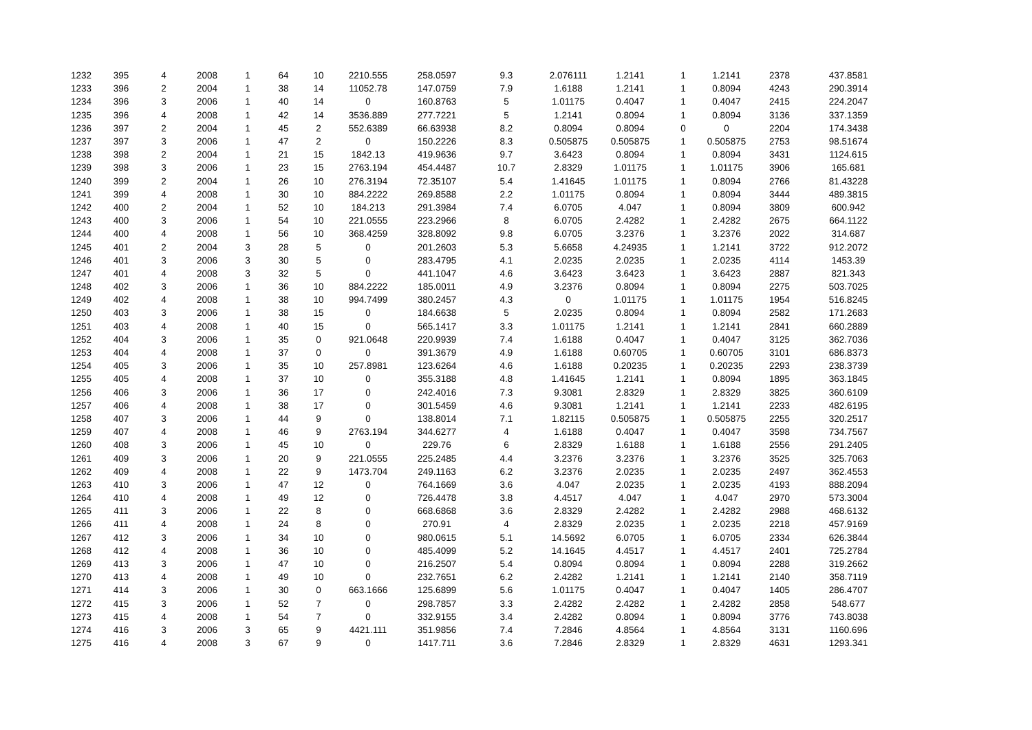| 1232 | 395 | 4 | 2008 | 1 | 64 | 10 | 2210.555 | 258.0597 | 9.3 | 2.076111 | 1.2141 | 1 | 1.2141 | 2378 | 437.8581 |
| 1233 | 396 | 2 | 2004 | 1 | 38 | 14 | 11052.78 | 147.0759 | 7.9 | 1.6188 | 1.2141 | 1 | 0.8094 | 4243 | 290.3914 |
| 1234 | 396 | 3 | 2006 | 1 | 40 | 14 | 0 | 160.8763 | 5 | 1.01175 | 0.4047 | 1 | 0.4047 | 2415 | 224.2047 |
| 1235 | 396 | 4 | 2008 | 1 | 42 | 14 | 3536.889 | 277.7221 | 5 | 1.2141 | 0.8094 | 1 | 0.8094 | 3136 | 337.1359 |
| 1236 | 397 | 2 | 2004 | 1 | 45 | 2 | 552.6389 | 66.63938 | 8.2 | 0.8094 | 0.8094 | 0 | 0 | 2204 | 174.3438 |
| 1237 | 397 | 3 | 2006 | 1 | 47 | 2 | 0 | 150.2226 | 8.3 | 0.505875 | 0.505875 | 1 | 0.505875 | 2753 | 98.51674 |
| 1238 | 398 | 2 | 2004 | 1 | 21 | 15 | 1842.13 | 419.9636 | 9.7 | 3.6423 | 0.8094 | 1 | 0.8094 | 3431 | 1124.615 |
| 1239 | 398 | 3 | 2006 | 1 | 23 | 15 | 2763.194 | 454.4487 | 10.7 | 2.8329 | 1.01175 | 1 | 1.01175 | 3906 | 165.681 |
| 1240 | 399 | 2 | 2004 | 1 | 26 | 10 | 276.3194 | 72.35107 | 5.4 | 1.41645 | 1.01175 | 1 | 0.8094 | 2766 | 81.43228 |
| 1241 | 399 | 4 | 2008 | 1 | 30 | 10 | 884.2222 | 269.8588 | 2.2 | 1.01175 | 0.8094 | 1 | 0.8094 | 3444 | 489.3815 |
| 1242 | 400 | 2 | 2004 | 1 | 52 | 10 | 184.213 | 291.3984 | 7.4 | 6.0705 | 4.047 | 1 | 0.8094 | 3809 | 600.942 |
| 1243 | 400 | 3 | 2006 | 1 | 54 | 10 | 221.0555 | 223.2966 | 8 | 6.0705 | 2.4282 | 1 | 2.4282 | 2675 | 664.1122 |
| 1244 | 400 | 4 | 2008 | 1 | 56 | 10 | 368.4259 | 328.8092 | 9.8 | 6.0705 | 3.2376 | 1 | 3.2376 | 2022 | 314.687 |
| 1245 | 401 | 2 | 2004 | 3 | 28 | 5 | 0 | 201.2603 | 5.3 | 5.6658 | 4.24935 | 1 | 1.2141 | 3722 | 912.2072 |
| 1246 | 401 | 3 | 2006 | 3 | 30 | 5 | 0 | 283.4795 | 4.1 | 2.0235 | 2.0235 | 1 | 2.0235 | 4114 | 1453.39 |
| 1247 | 401 | 4 | 2008 | 3 | 32 | 5 | 0 | 441.1047 | 4.6 | 3.6423 | 3.6423 | 1 | 3.6423 | 2887 | 821.343 |
| 1248 | 402 | 3 | 2006 | 1 | 36 | 10 | 884.2222 | 185.0011 | 4.9 | 3.2376 | 0.8094 | 1 | 0.8094 | 2275 | 503.7025 |
| 1249 | 402 | 4 | 2008 | 1 | 38 | 10 | 994.7499 | 380.2457 | 4.3 | 0 | 1.01175 | 1 | 1.01175 | 1954 | 516.8245 |
| 1250 | 403 | 3 | 2006 | 1 | 38 | 15 | 0 | 184.6638 | 5 | 2.0235 | 0.8094 | 1 | 0.8094 | 2582 | 171.2683 |
| 1251 | 403 | 4 | 2008 | 1 | 40 | 15 | 0 | 565.1417 | 3.3 | 1.01175 | 1.2141 | 1 | 1.2141 | 2841 | 660.2889 |
| 1252 | 404 | 3 | 2006 | 1 | 35 | 0 | 921.0648 | 220.9939 | 7.4 | 1.6188 | 0.4047 | 1 | 0.4047 | 3125 | 362.7036 |
| 1253 | 404 | 4 | 2008 | 1 | 37 | 0 | 0 | 391.3679 | 4.9 | 1.6188 | 0.60705 | 1 | 0.60705 | 3101 | 686.8373 |
| 1254 | 405 | 3 | 2006 | 1 | 35 | 10 | 257.8981 | 123.6264 | 4.6 | 1.6188 | 0.20235 | 1 | 0.20235 | 2293 | 238.3739 |
| 1255 | 405 | 4 | 2008 | 1 | 37 | 10 | 0 | 355.3188 | 4.8 | 1.41645 | 1.2141 | 1 | 0.8094 | 1895 | 363.1845 |
| 1256 | 406 | 3 | 2006 | 1 | 36 | 17 | 0 | 242.4016 | 7.3 | 9.3081 | 2.8329 | 1 | 2.8329 | 3825 | 360.6109 |
| 1257 | 406 | 4 | 2008 | 1 | 38 | 17 | 0 | 301.5459 | 4.6 | 9.3081 | 1.2141 | 1 | 1.2141 | 2233 | 482.6195 |
| 1258 | 407 | 3 | 2006 | 1 | 44 | 9 | 0 | 138.8014 | 7.1 | 1.82115 | 0.505875 | 1 | 0.505875 | 2255 | 320.2517 |
| 1259 | 407 | 4 | 2008 | 1 | 46 | 9 | 2763.194 | 344.6277 | 4 | 1.6188 | 0.4047 | 1 | 0.4047 | 3598 | 734.7567 |
| 1260 | 408 | 3 | 2006 | 1 | 45 | 10 | 0 | 229.76 | 6 | 2.8329 | 1.6188 | 1 | 1.6188 | 2556 | 291.2405 |
| 1261 | 409 | 3 | 2006 | 1 | 20 | 9 | 221.0555 | 225.2485 | 4.4 | 3.2376 | 3.2376 | 1 | 3.2376 | 3525 | 325.7063 |
| 1262 | 409 | 4 | 2008 | 1 | 22 | 9 | 1473.704 | 249.1163 | 6.2 | 3.2376 | 2.0235 | 1 | 2.0235 | 2497 | 362.4553 |
| 1263 | 410 | 3 | 2006 | 1 | 47 | 12 | 0 | 764.1669 | 3.6 | 4.047 | 2.0235 | 1 | 2.0235 | 4193 | 888.2094 |
| 1264 | 410 | 4 | 2008 | 1 | 49 | 12 | 0 | 726.4478 | 3.8 | 4.4517 | 4.047 | 1 | 4.047 | 2970 | 573.3004 |
| 1265 | 411 | 3 | 2006 | 1 | 22 | 8 | 0 | 668.6868 | 3.6 | 2.8329 | 2.4282 | 1 | 2.4282 | 2988 | 468.6132 |
| 1266 | 411 | 4 | 2008 | 1 | 24 | 8 | 0 | 270.91 | 4 | 2.8329 | 2.0235 | 1 | 2.0235 | 2218 | 457.9169 |
| 1267 | 412 | 3 | 2006 | 1 | 34 | 10 | 0 | 980.0615 | 5.1 | 14.5692 | 6.0705 | 1 | 6.0705 | 2334 | 626.3844 |
| 1268 | 412 | 4 | 2008 | 1 | 36 | 10 | 0 | 485.4099 | 5.2 | 14.1645 | 4.4517 | 1 | 4.4517 | 2401 | 725.2784 |
| 1269 | 413 | 3 | 2006 | 1 | 47 | 10 | 0 | 216.2507 | 5.4 | 0.8094 | 0.8094 | 1 | 0.8094 | 2288 | 319.2662 |
| 1270 | 413 | 4 | 2008 | 1 | 49 | 10 | 0 | 232.7651 | 6.2 | 2.4282 | 1.2141 | 1 | 1.2141 | 2140 | 358.7119 |
| 1271 | 414 | 3 | 2006 | 1 | 30 | 0 | 663.1666 | 125.6899 | 5.6 | 1.01175 | 0.4047 | 1 | 0.4047 | 1405 | 286.4707 |
| 1272 | 415 | 3 | 2006 | 1 | 52 | 7 | 0 | 298.7857 | 3.3 | 2.4282 | 2.4282 | 1 | 2.4282 | 2858 | 548.677 |
| 1273 | 415 | 4 | 2008 | 1 | 54 | 7 | 0 | 332.9155 | 3.4 | 2.4282 | 0.8094 | 1 | 0.8094 | 3776 | 743.8038 |
| 1274 | 416 | 3 | 2006 | 3 | 65 | 9 | 4421.111 | 351.9856 | 7.4 | 7.2846 | 4.8564 | 1 | 4.8564 | 3131 | 1160.696 |
| 1275 | 416 | 4 | 2008 | 3 | 67 | 9 | 0 | 1417.711 | 3.6 | 7.2846 | 2.8329 | 1 | 2.8329 | 4631 | 1293.341 |